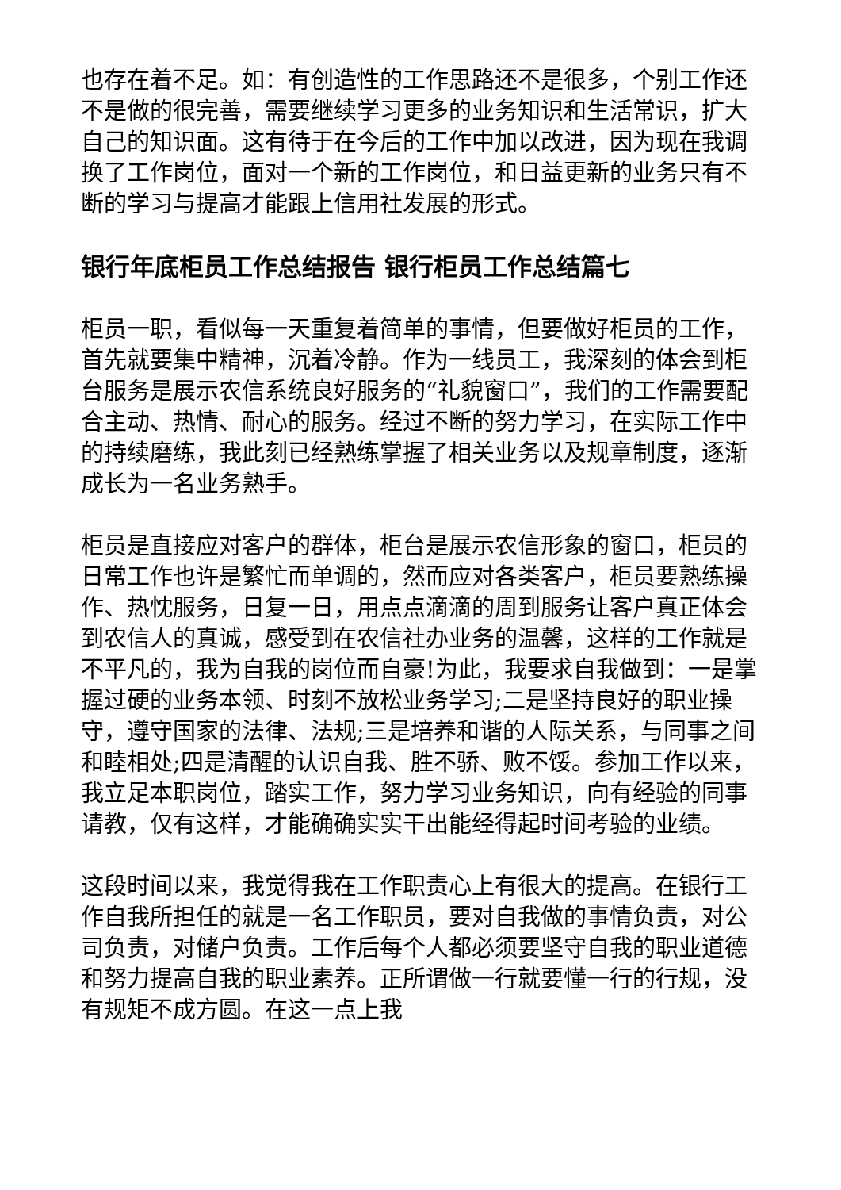也存在着不足。如：有创造性的工作思路还不是很多，个别工作还不是做的很完善，需要继续学习更多的业务知识和生活常识，扩大自己的知识面。这有待于在今后的工作中加以改进，因为现在我调换了工作岗位，面对一个新的工作岗位，和日益更新的业务只有不断的学习与提高才能跟上信用社发展的形式。
银行年底柜员工作总结报告 银行柜员工作总结篇七
柜员一职，看似每一天重复着简单的事情，但要做好柜员的工作，首先就要集中精神，沉着冷静。作为一线员工，我深刻的体会到柜台服务是展示农信系统良好服务的“礼貌窗口”，我们的工作需要配合主动、热情、耐心的服务。经过不断的努力学习，在实际工作中的持续磨练，我此刻已经熟练掌握了相关业务以及规章制度，逐渐成长为一名业务熟手。
柜员是直接应对客户的群体，柜台是展示农信形象的窗口，柜员的日常工作也许是繁忙而单调的，然而应对各类客户，柜员要熟练操作、热忱服务，日复一日，用点点滴滴的周到服务让客户真正体会到农信人的真诚，感受到在农信社办业务的温馨，这样的工作就是不平凡的，我为自我的岗位而自豪!为此，我要求自我做到：一是掌握过硬的业务本领、时刻不放松业务学习;二是坚持良好的职业操守，遵守国家的法律、法规;三是培养和谐的人际关系，与同事之间和睦相处;四是清醒的认识自我、胜不骄、败不馁。参加工作以来，我立足本职岗位，踏实工作，努力学习业务知识，向有经验的同事请教，仅有这样，才能确确实实干出能经得起时间考验的业绩。
这段时间以来，我觉得我在工作职责心上有很大的提高。在银行工作自我所担任的就是一名工作职员，要对自我做的事情负责，对公司负责，对储户负责。工作后每个人都必须要坚守自我的职业道德和努力提高自我的职业素养。正所谓做一行就要懂一行的行规，没有规矩不成方圆。在这一点上我